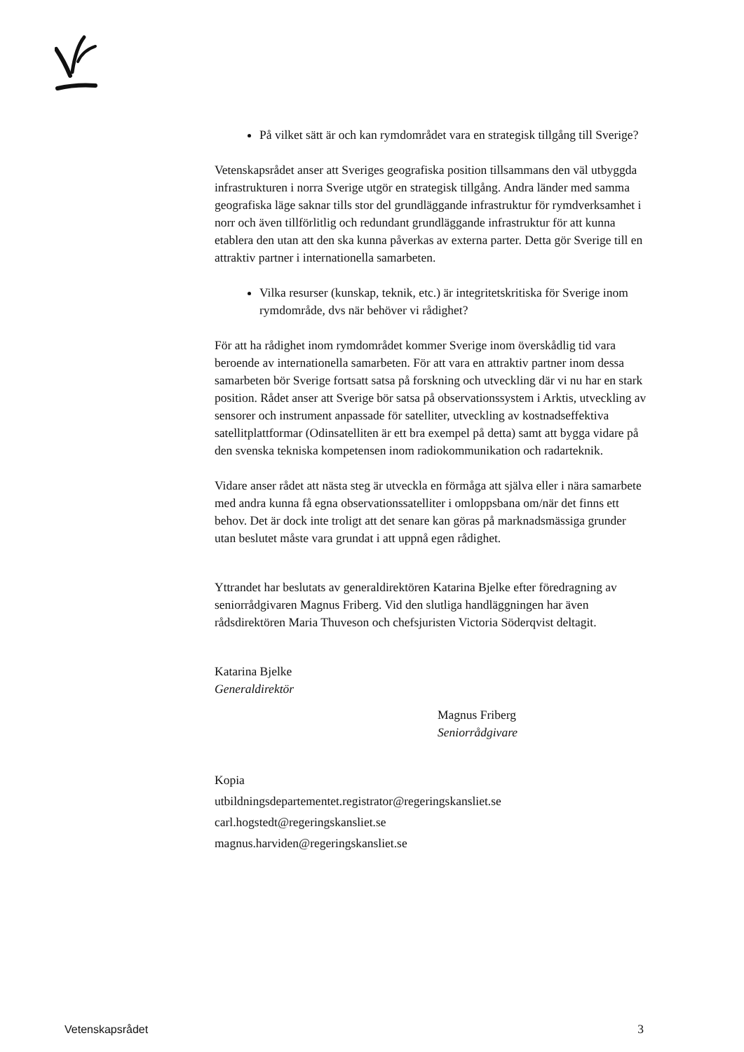På vilket sätt är och kan rymdområdet vara en strategisk tillgång till Sverige?
Vetenskapsrådet anser att Sveriges geografiska position tillsammans den väl utbyggda infrastrukturen i norra Sverige utgör en strategisk tillgång. Andra länder med samma geografiska läge saknar tills stor del grundläggande infrastruktur för rymdverksamhet i norr och även tillförlitlig och redundant grundläggande infrastruktur för att kunna etablera den utan att den ska kunna påverkas av externa parter. Detta gör Sverige till en attraktiv partner i internationella samarbeten.
Vilka resurser (kunskap, teknik, etc.) är integritetskritiska för Sverige inom rymdområde, dvs när behöver vi rådighet?
För att ha rådighet inom rymdområdet kommer Sverige inom överskådlig tid vara beroende av internationella samarbeten. För att vara en attraktiv partner inom dessa samarbeten bör Sverige fortsatt satsa på forskning och utveckling där vi nu har en stark position. Rådet anser att Sverige bör satsa på observationssystem i Arktis, utveckling av sensorer och instrument anpassade för satelliter, utveckling av kostnadseffektiva satellitplattformar (Odinsatelliten är ett bra exempel på detta) samt att bygga vidare på den svenska tekniska kompetensen inom radiokommunikation och radarteknik.
Vidare anser rådet att nästa steg är utveckla en förmåga att själva eller i nära samarbete med andra kunna få egna observationssatelliter i omloppsbana om/när det finns ett behov. Det är dock inte troligt att det senare kan göras på marknadsmässiga grunder utan beslutet måste vara grundat i att uppnå egen rådighet.
Yttrandet har beslutats av generaldirektören Katarina Bjelke efter föredragning av seniorrådgivaren Magnus Friberg. Vid den slutliga handläggningen har även rådsdirektören Maria Thuveson och chefsjuristen Victoria Söderqvist deltagit.
Katarina Bjelke
Generaldirektör
Magnus Friberg
Seniorrådgivare
Kopia
utbildningsdepartementet.registrator@regeringskansliet.se
carl.hogstedt@regeringskansliet.se
magnus.harviden@regeringskansliet.se
Vetenskapsrådet 3